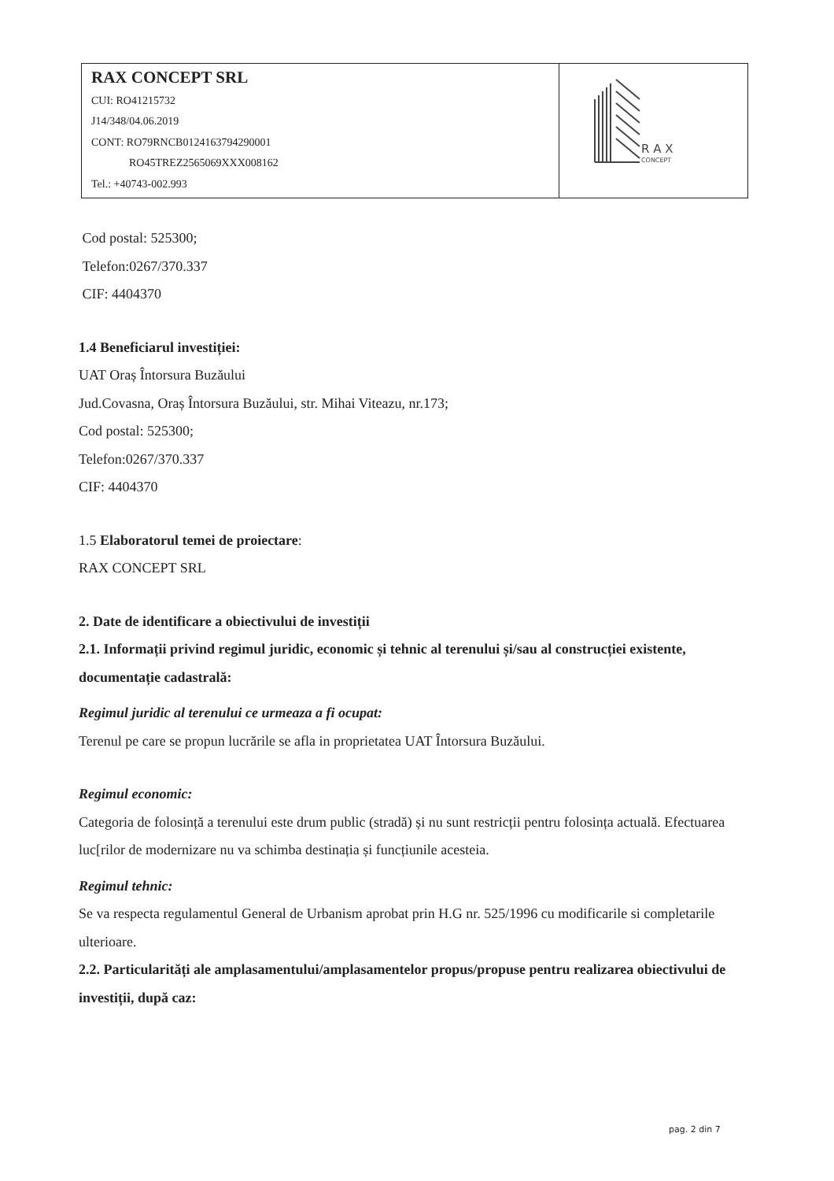| RAX CONCEPT SRL CUI: RO41215732 J14/348/04.06.2019 CONT: RO79RNCB0124163794290001 RO45TREZ2565069XXX008162 Tel.: +40743-002.993 | R A X CONCEPT |
Cod postal: 525300;
Telefon:0267/370.337
CIF: 4404370
1.4 Beneficiarul investiției:
UAT Oraș Întorsura Buzăului
Jud.Covasna, Oraș Întorsura Buzăului, str. Mihai Viteazu, nr.173;
Cod postal: 525300;
Telefon:0267/370.337
CIF: 4404370
1.5 Elaboratorul temei de proiectare:
RAX CONCEPT SRL
2. Date de identificare a obiectivului de investiții
2.1. Informații privind regimul juridic, economic și tehnic al terenului și/sau al construcției existente, documentație cadastrală:
Regimul juridic al terenului ce urmeaza a fi ocupat:
Terenul pe care se propun lucrările se afla in proprietatea UAT Întorsura Buzăului.
Regimul economic:
Categoria de folosință a terenului este drum public (stradă) și nu sunt restricții pentru folosința actuală. Efectuarea luc[rilor de modernizare nu va schimba destinația și funcțiunile acesteia.
Regimul tehnic:
Se va respecta regulamentul General de Urbanism aprobat prin H.G nr. 525/1996 cu modificarile si completarile ulterioare.
2.2. Particularități ale amplasamentului/amplasamentelor propus/propuse pentru realizarea obiectivului de investiții, după caz:
pag. 2 din 7